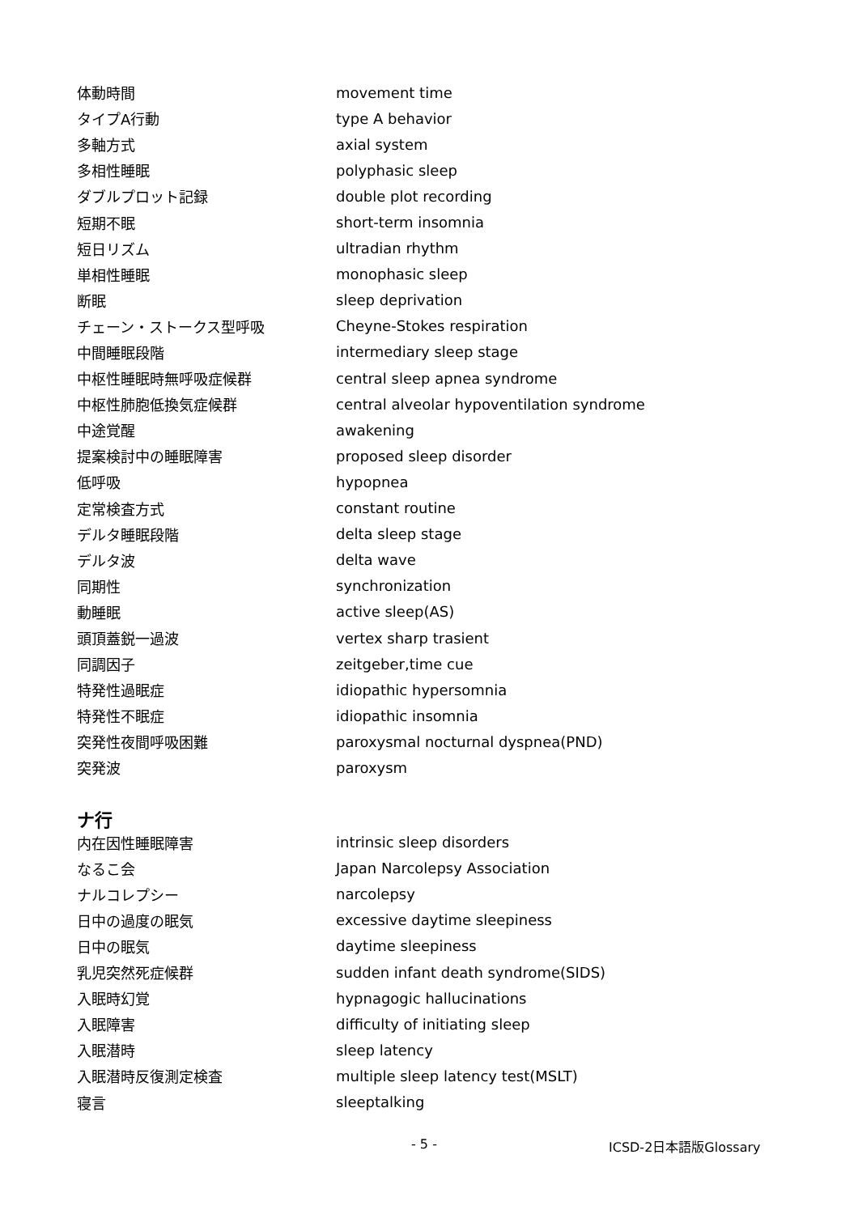| 体動時間 | movement time |
| タイプA行動 | type A behavior |
| 多軸方式 | axial system |
| 多相性睡眠 | polyphasic sleep |
| ダブルプロット記録 | double plot recording |
| 短期不眠 | short-term insomnia |
| 短日リズム | ultradian rhythm |
| 単相性睡眠 | monophasic sleep |
| 断眠 | sleep deprivation |
| チェーン・ストークス型呼吸 | Cheyne-Stokes respiration |
| 中間睡眠段階 | intermediary sleep stage |
| 中枢性睡眠時無呼吸症候群 | central sleep apnea syndrome |
| 中枢性肺胞低換気症候群 | central alveolar hypoventilation syndrome |
| 中途覚醒 | awakening |
| 提案検討中の睡眠障害 | proposed sleep disorder |
| 低呼吸 | hypopnea |
| 定常検査方式 | constant routine |
| デルタ睡眠段階 | delta sleep stage |
| デルタ波 | delta wave |
| 同期性 | synchronization |
| 動睡眠 | active sleep(AS) |
| 頭頂蓋鋭一過波 | vertex sharp trasient |
| 同調因子 | zeitgeber,time cue |
| 特発性過眠症 | idiopathic hypersomnia |
| 特発性不眠症 | idiopathic insomnia |
| 突発性夜間呼吸困難 | paroxysmal nocturnal dyspnea(PND) |
| 突発波 | paroxysm |
ナ行
| 内在因性睡眠障害 | intrinsic sleep disorders |
| なるこ会 | Japan Narcolepsy Association |
| ナルコレプシー | narcolepsy |
| 日中の過度の眠気 | excessive daytime sleepiness |
| 日中の眠気 | daytime sleepiness |
| 乳児突然死症候群 | sudden infant death syndrome(SIDS) |
| 入眠時幻覚 | hypnagogic hallucinations |
| 入眠障害 | difficulty of initiating sleep |
| 入眠潜時 | sleep latency |
| 入眠潜時反復測定検査 | multiple sleep latency test(MSLT) |
| 寝言 | sleeptalking |
- 5 - ICSD-2日本語版Glossary